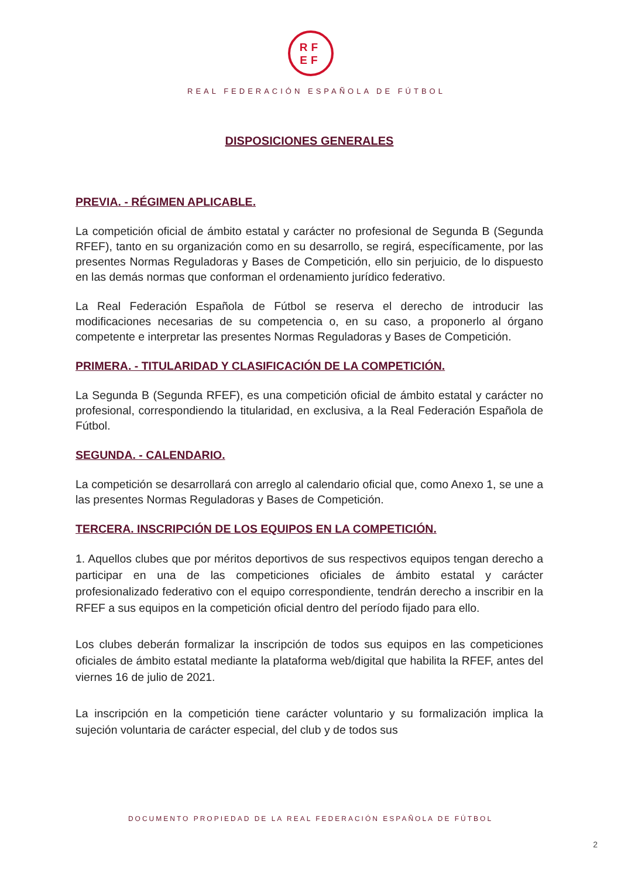RF
EF
REAL FEDERACIÓN ESPAÑOLA DE FÚTBOL
DISPOSICIONES GENERALES
PREVIA. - RÉGIMEN APLICABLE.
La competición oficial de ámbito estatal y carácter no profesional de Segunda B (Segunda RFEF), tanto en su organización como en su desarrollo, se regirá, específicamente, por las presentes Normas Reguladoras y Bases de Competición, ello sin perjuicio, de lo dispuesto en las demás normas que conforman el ordenamiento jurídico federativo.
La Real Federación Española de Fútbol se reserva el derecho de introducir las modificaciones necesarias de su competencia o, en su caso, a proponerlo al órgano competente e interpretar las presentes Normas Reguladoras y Bases de Competición.
PRIMERA. - TITULARIDAD Y CLASIFICACIÓN DE LA COMPETICIÓN.
La Segunda B (Segunda RFEF), es una competición oficial de ámbito estatal y carácter no profesional, correspondiendo la titularidad, en exclusiva, a la Real Federación Española de Fútbol.
SEGUNDA. - CALENDARIO.
La competición se desarrollará con arreglo al calendario oficial que, como Anexo 1, se une a las presentes Normas Reguladoras y Bases de Competición.
TERCERA. INSCRIPCIÓN DE LOS EQUIPOS EN LA COMPETICIÓN.
1. Aquellos clubes que por méritos deportivos de sus respectivos equipos tengan derecho a participar en una de las competiciones oficiales de ámbito estatal y carácter profesionalizado federativo con el equipo correspondiente, tendrán derecho a inscribir en la RFEF a sus equipos en la competición oficial dentro del período fijado para ello.
Los clubes deberán formalizar la inscripción de todos sus equipos en las competiciones oficiales de ámbito estatal mediante la plataforma web/digital que habilita la RFEF, antes del viernes 16 de julio de 2021.
La inscripción en la competición tiene carácter voluntario y su formalización implica la sujeción voluntaria de carácter especial, del club y de todos sus
DOCUMENTO PROPIEDAD DE LA REAL FEDERACIÓN ESPAÑOLA DE FÚTBOL
2